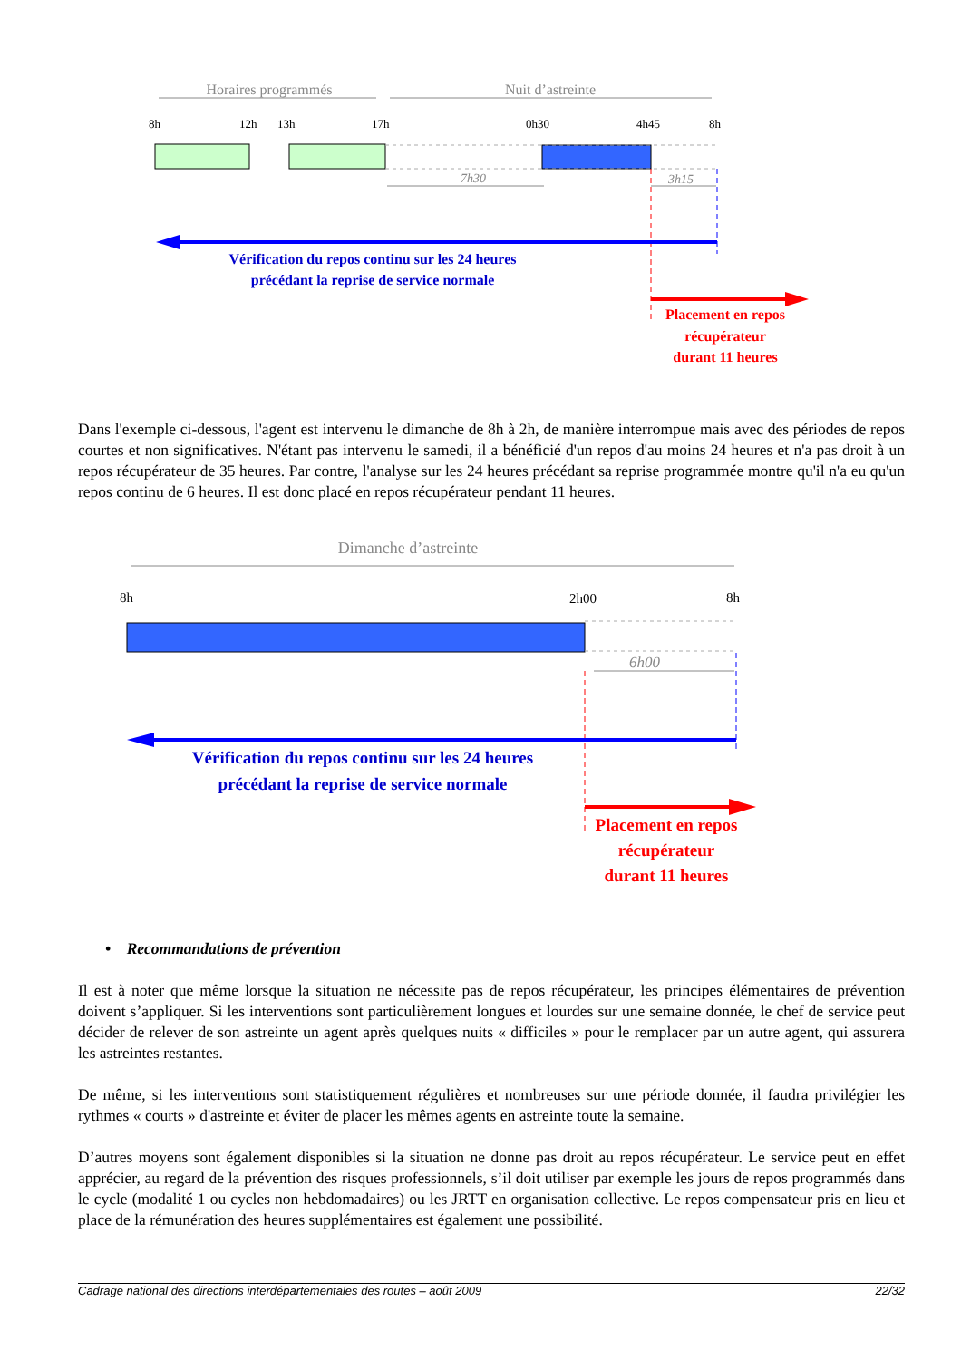Horaires programmés
Nuit d’astreinte
8h
12h
13h
17h
0h30
4h45
8h
7h30
3h15
Vérification du repos continu sur les 24 heures
précédant la reprise de service normale
Placement en repos
récupérateur
durant 11 heures
Dans l'exemple ci-dessous, l'agent est intervenu le dimanche de 8h à 2h, de manière interrompue mais avec des périodes de repos courtes et non significatives. N'étant pas intervenu le samedi, il a bénéficié d'un repos d'au moins 24 heures et n'a pas droit à un repos récupérateur de 35 heures. Par contre, l'analyse sur les 24 heures précédant sa reprise programmée montre qu'il n'a eu qu'un repos continu de 6 heures. Il est donc placé en repos récupérateur pendant 11 heures.
Dimanche d’astreinte
8h
2h00
8h
6h00
Vérification du repos continu sur les 24 heures
précédant la reprise de service normale
Placement en repos
récupérateur
durant 11 heures
• Recommandations de prévention
Il est à noter que même lorsque la situation ne nécessite pas de repos récupérateur, les principes élémentaires de prévention doivent s’appliquer. Si les interventions sont particulièrement longues et lourdes sur une semaine donnée, le chef de service peut décider de relever de son astreinte un agent après quelques nuits « difficiles » pour le remplacer par un autre agent, qui assurera les astreintes restantes.
De même, si les interventions sont statistiquement régulières et nombreuses sur une période donnée, il faudra privilégier les rythmes « courts » d'astreinte et éviter de placer les mêmes agents en astreinte toute la semaine.
D’autres moyens sont également disponibles si la situation ne donne pas droit au repos récupérateur. Le service peut en effet apprécier, au regard de la prévention des risques professionnels, s’il doit utiliser par exemple les jours de repos programmés dans le cycle (modalité 1 ou cycles non hebdomadaires) ou les JRTT en organisation collective. Le repos compensateur pris en lieu et place de la rémunération des heures supplémentaires est également une possibilité.
Cadrage national des directions interdépartementales des routes – août 2009 22/32